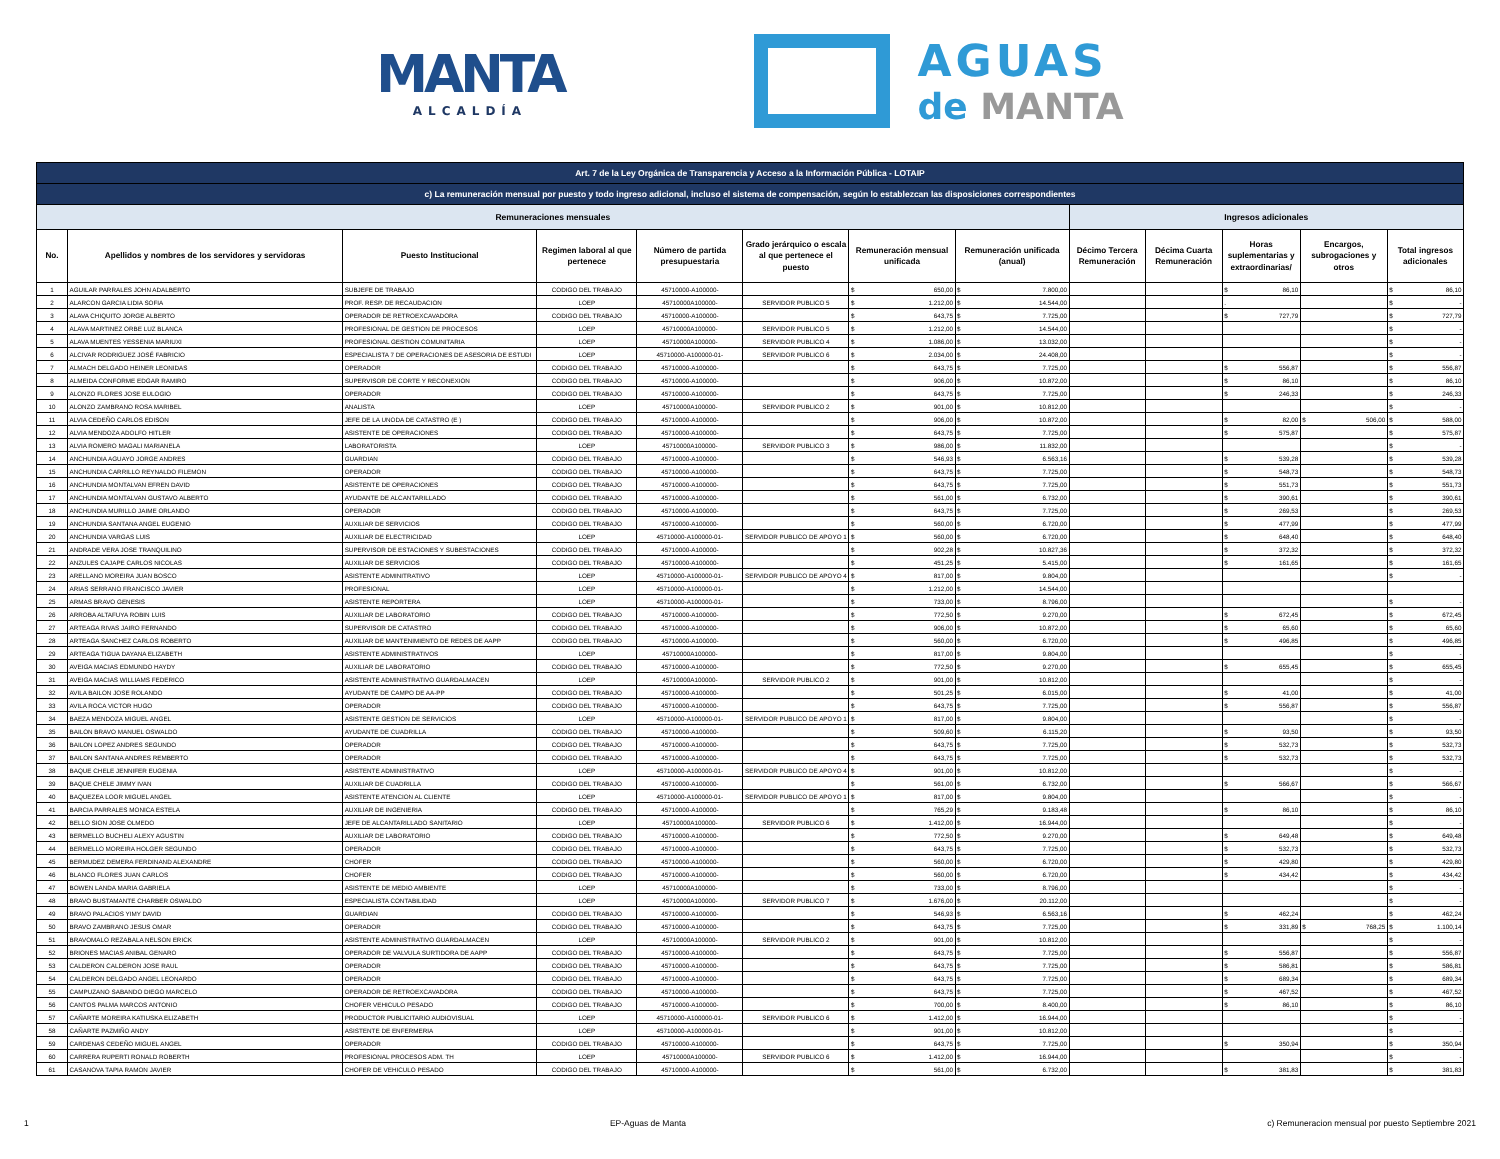MANTA
ALCALDÍA
AGUAS
de MANTA
| Art. 7 de la Ley Orgánica de Transparencia y Acceso a la Información Pública - LOTAIP | | | | | | | | | | | | |
| --- | --- | --- | --- | --- | --- | --- | --- | --- | --- | --- | --- | --- |
| c) La remuneración mensual por puesto y todo ingreso adicional, incluso el sistema de compensación, según lo establezcan las disposiciones correspondientes | | | | | | | | | | | | |
| Remuneraciones mensuales | | | | | | | | Ingresos adicionales | | | | |
| No. | Apellidos y nombres de los servidores y servidoras | Puesto Institucional | Regimen laboral al que pertenece | Número de partida presupuestaria | Grado jerárquico o escala al que pertenece el puesto | Remuneración mensual unificada | Remuneración unificada (anual) | Décimo Tercera Remuneración | Décima Cuarta Remuneración | Horas suplementarias y extraordinarias/ | Encargos, subrogaciones y otros | Total ingresos adicionales |
| 1 | AGUILAR PARRALES JOHN ADALBERTO | SUBJEFE DE TRABAJO | CODIGO DEL TRABAJO | 45710000-A100000- | | $ 650,00 | $ 7.800,00 | | | $ 86,10 | | $ 86,10 |
| 2 | ALARCON GARCIA LIDIA SOFIA | PROF. RESP. DE RECAUDACION | LOEP | 45710000A100000- | SERVIDOR PUBLICO 5 | $ 1.212,00 | $ 14.544,00 | | | . | | $ - |
| 3 | ALAVA CHIQUITO JORGE ALBERTO | OPERADOR DE RETROEXCAVADORA | CODIGO DEL TRABAJO | 45710000-A100000- | | $ 643,75 | $ 7.725,00 | | | $ 727,79 | | $ 727,79 |
| 4 | ALAVA MARTINEZ ORBE LUZ BLANCA | PROFESIONAL DE GESTION DE PROCESOS | LOEP | 45710000A100000- | SERVIDOR PUBLICO 5 | $ 1.212,00 | $ 14.544,00 | | | | | $ - |
| 5 | ALAVA MUENTES YESSENIA MARIUXI | PROFESIONAL GESTION COMUNITARIA | LOEP | 45710000A100000- | SERVIDOR PUBLICO 4 | $ 1.086,00 | $ 13.032,00 | | | | | $ - |
| 6 | ALCIVAR RODRIGUEZ JOSÉ FABRICIO | ESPECIALISTA 7 DE OPERACIONES DE ASESORIA DE ESTUDI | LOEP | 45710000-A100000-01- | SERVIDOR PUBLICO 6 | $ 2.034,00 | $ 24.408,00 | | | | | $ - |
| 7 | ALMACH DELGADO HEINER LEONIDAS | OPERADOR | CODIGO DEL TRABAJO | 45710000-A100000- | | $ 643,75 | $ 7.725,00 | | | $ 556,87 | | $ 556,87 |
| 8 | ALMEIDA CONFORME EDGAR RAMIRO | SUPERVISOR DE CORTE Y RECONEXION | CODIGO DEL TRABAJO | 45710000-A100000- | | $ 906,00 | $ 10.872,00 | | | $ 86,10 | | $ 86,10 |
| 9 | ALONZO FLORES JOSE EULOGIO | OPERADOR | CODIGO DEL TRABAJO | 45710000-A100000- | | $ 643,75 | $ 7.725,00 | | | $ 246,33 | | $ 246,33 |
| 10 | ALONZO ZAMBRANO ROSA MARIBEL | ANALISTA | LOEP | 45710000A100000- | SERVIDOR PUBLICO 2 | $ 901,00 | $ 10.812,00 | | | | | $ - |
| 11 | ALVIA CEDEÑO CARLOS EDISON | JEFE DE LA UNODA DE CATASTRO (E ) | CODIGO DEL TRABAJO | 45710000-A100000- | | $ 906,00 | $ 10.872,00 | | | $ 82,00 | $ 506,00 | $ 588,00 |
| 12 | ALVIA MENDOZA ADOLFO HITLER | ASISTENTE DE OPERACIONES | CODIGO DEL TRABAJO | 45710000-A100000- | | $ 643,75 | $ 7.725,00 | | | $ 575,87 | | $ 575,87 |
| 13 | ALVIA ROMERO MAGALI MARIANELA | LABORATORISTA | LOEP | 45710000A100000- | SERVIDOR PUBLICO 3 | $ 986,00 | $ 11.832,00 | | | | | $ - |
| 14 | ANCHUNDIA AGUAYO JORGE ANDRES | GUARDIAN | CODIGO DEL TRABAJO | 45710000-A100000- | | $ 546,93 | $ 6.563,16 | | | $ 539,28 | | $ 539,28 |
| 15 | ANCHUNDIA CARRILLO REYNALDO FILEMON | OPERADOR | CODIGO DEL TRABAJO | 45710000-A100000- | | $ 643,75 | $ 7.725,00 | | | $ 548,73 | | $ 548,73 |
| 16 | ANCHUNDIA MONTALVAN EFREN DAVID | ASISTENTE DE OPERACIONES | CODIGO DEL TRABAJO | 45710000-A100000- | | $ 643,75 | $ 7.725,00 | | | $ 551,73 | | $ 551,73 |
| 17 | ANCHUNDIA MONTALVAN GUSTAVO ALBERTO | AYUDANTE DE ALCANTARILLADO | CODIGO DEL TRABAJO | 45710000-A100000- | | $ 561,00 | $ 6.732,00 | | | $ 390,61 | | $ 390,61 |
| 18 | ANCHUNDIA MURILLO JAIME ORLANDO | OPERADOR | CODIGO DEL TRABAJO | 45710000-A100000- | | $ 643,75 | $ 7.725,00 | | | $ 269,53 | | $ 269,53 |
| 19 | ANCHUNDIA SANTANA ANGEL EUGENIO | AUXILIAR DE SERVICIOS | CODIGO DEL TRABAJO | 45710000-A100000- | | $ 560,00 | $ 6.720,00 | | | $ 477,99 | | $ 477,99 |
| 20 | ANCHUNDIA VARGAS LUIS | AUXILIAR DE ELECTRICIDAD | LOEP | 45710000-A100000-01- | SERVIDOR PUBLICO DE APOYO 1 | $ 560,00 | $ 6.720,00 | | | $ 648,40 | | $ 648,40 |
| 21 | ANDRADE VERA JOSE TRANQUILINO | SUPERVISOR DE ESTACIONES Y SUBESTACIONES | CODIGO DEL TRABAJO | 45710000-A100000- | | $ 902,28 | $ 10.827,36 | | | $ 372,32 | | $ 372,32 |
| 22 | ANZULES CAJAPE CARLOS NICOLAS | AUXILIAR DE SERVICIOS | CODIGO DEL TRABAJO | 45710000-A100000- | | $ 451,25 | $ 5.415,00 | | | $ 161,65 | | $ 161,65 |
| 23 | ARELLANO MOREIRA JUAN BOSCO | ASISTENTE ADMINITRATIVO | LOEP | 45710000-A100000-01- | SERVIDOR PUBLICO DE APOYO 4 | $ 817,00 | $ 9.804,00 | | | | | $ - |
| 24 | ARIAS SERRANO FRANCISCO JAVIER | PROFESIONAL | LOEP | 45710000-A100000-01- | | $ 1.212,00 | $ 14.544,00 | | | | | |
| 25 | ARMAS BRAVO GENESIS | ASISTENTE REPORTERA | LOEP | 45710000-A100000-01- | | $ 733,00 | $ 8.796,00 | | | | | $ - |
| 26 | ARROBA ALTAFUYA ROBIN LUIS | AUXILIAR DE LABORATORIO | CODIGO DEL TRABAJO | 45710000-A100000- | | $ 772,50 | $ 9.270,00 | | | $ 672,45 | | $ 672,45 |
| 27 | ARTEAGA RIVAS JAIRO FERNANDO | SUPERVISOR DE CATASTRO | CODIGO DEL TRABAJO | 45710000-A100000- | | $ 906,00 | $ 10.872,00 | | | $ 65,60 | | $ 65,60 |
| 28 | ARTEAGA SANCHEZ CARLOS ROBERTO | AUXILIAR DE MANTENIMIENTO DE REDES DE AAPP | CODIGO DEL TRABAJO | 45710000-A100000- | | $ 560,00 | $ 6.720,00 | | | $ 496,85 | | $ 496,85 |
| 29 | ARTEAGA TIGUA DAYANA ELIZABETH | ASISTENTE ADMINISTRATIVOS | LOEP | 45710000A100000- | | $ 817,00 | $ 9.804,00 | | | | | $ - |
| 30 | AVEIGA MACIAS EDMUNDO HAYDY | AUXILIAR DE LABORATORIO | CODIGO DEL TRABAJO | 45710000-A100000- | | $ 772,50 | $ 9.270,00 | | | $ 655,45 | | $ 655,45 |
| 31 | AVEIGA MACIAS WILLIAMS FEDERICO | ASISTENTE ADMINISTRATIVO GUARDALMACEN | LOEP | 45710000A100000- | SERVIDOR PUBLICO 2 | $ 901,00 | $ 10.812,00 | | | | | $ - |
| 32 | AVILA BAILON JOSE ROLANDO | AYUDANTE DE CAMPO DE AA-PP | CODIGO DEL TRABAJO | 45710000-A100000- | | $ 501,25 | $ 6.015,00 | | | $ 41,00 | | $ 41,00 |
| 33 | AVILA ROCA VICTOR HUGO | OPERADOR | CODIGO DEL TRABAJO | 45710000-A100000- | | $ 643,75 | $ 7.725,00 | | | $ 556,87 | | $ 556,87 |
| 34 | BAEZA MENDOZA MIGUEL ANGEL | ASISTENTE GESTION DE SERVICIOS | LOEP | 45710000-A100000-01- | SERVIDOR PUBLICO DE APOYO 1 | $ 817,00 | $ 9.804,00 | | | | | $ - |
| 35 | BAILON BRAVO MANUEL OSWALDO | AYUDANTE DE CUADRILLA | CODIGO DEL TRABAJO | 45710000-A100000- | | $ 509,60 | $ 6.115,20 | | | $ 93,50 | | $ 93,50 |
| 36 | BAILON LOPEZ ANDRES SEGUNDO | OPERADOR | CODIGO DEL TRABAJO | 45710000-A100000- | | $ 643,75 | $ 7.725,00 | | | $ 532,73 | | $ 532,73 |
| 37 | BAILON SANTANA ANDRES REMBERTO | OPERADOR | CODIGO DEL TRABAJO | 45710000-A100000- | | $ 643,75 | $ 7.725,00 | | | $ 532,73 | | $ 532,73 |
| 38 | BAQUE CHELE JENNIFER EUGENIA | ASISTENTE ADMINISTRATIVO | LOEP | 45710000-A100000-01- | SERVIDOR PUBLICO DE APOYO 4 | $ 901,00 | $ 10.812,00 | | | | | $ - |
| 39 | BAQUE CHELE JIMMY IVAN | AUXILIAR DE CUADRILLA | CODIGO DEL TRABAJO | 45710000-A100000- | | $ 561,00 | $ 6.732,00 | | | $ 566,67 | | $ 566,67 |
| 40 | BAQUEZEA LOOR MIGUEL ANGEL | ASISTENTE ATENCION AL CLIENTE | LOEP | 45710000-A100000-01- | SERVIDOR PUBLICO DE APOYO 1 | $ 817,00 | $ 9.804,00 | | | | | $ - |
| 41 | BARCIA PARRALES MONICA ESTELA | AUXILIAR DE INGENIERIA | CODIGO DEL TRABAJO | 45710000-A100000- | | $ 765,29 | $ 9.183,48 | | | $ 86,10 | | $ 86,10 |
| 42 | BELLO SION JOSE OLMEDO | JEFE DE ALCANTARILLADO SANITARIO | LOEP | 45710000A100000- | SERVIDOR PUBLICO 6 | $ 1.412,00 | $ 16.944,00 | | | | | $ - |
| 43 | BERMELLO BUCHELI ALEXY AGUSTIN | AUXILIAR DE LABORATORIO | CODIGO DEL TRABAJO | 45710000-A100000- | | $ 772,50 | $ 9.270,00 | | | $ 649,48 | | $ 649,48 |
| 44 | BERMELLO MOREIRA HOLGER SEGUNDO | OPERADOR | CODIGO DEL TRABAJO | 45710000-A100000- | | $ 643,75 | $ 7.725,00 | | | $ 532,73 | | $ 532,73 |
| 45 | BERMUDEZ DEMERA FERDINAND ALEXANDRE | CHOFER | CODIGO DEL TRABAJO | 45710000-A100000- | | $ 560,00 | $ 6.720,00 | | | $ 429,80 | | $ 429,80 |
| 46 | BLANCO FLORES JUAN CARLOS | CHOFER | CODIGO DEL TRABAJO | 45710000-A100000- | | $ 560,00 | $ 6.720,00 | | | $ 434,42 | | $ 434,42 |
| 47 | BOWEN LANDA MARIA GABRIELA | ASISTENTE DE MEDIO AMBIENTE | LOEP | 45710000A100000- | | $ 733,00 | $ 8.796,00 | | | | | $ - |
| 48 | BRAVO BUSTAMANTE CHARBER OSWALDO | ESPECIALISTA CONTABILIDAD | LOEP | 45710000A100000- | SERVIDOR PUBLICO 7 | $ 1.676,00 | $ 20.112,00 | | | | | $ - |
| 49 | BRAVO PALACIOS YIMY DAVID | GUARDIAN | CODIGO DEL TRABAJO | 45710000-A100000- | | $ 546,93 | $ 6.563,16 | | | $ 462,24 | | $ 462,24 |
| 50 | BRAVO ZAMBRANO JESUS OMAR | OPERADOR | CODIGO DEL TRABAJO | 45710000-A100000- | | $ 643,75 | $ 7.725,00 | | | $ 331,89 | $ 768,25 | $ 1.100,14 |
| 51 | BRAVOMALO REZABALA NELSON ERICK | ASISTENTE ADMINISTRATIVO GUARDALMACEN | LOEP | 45710000A100000- | SERVIDOR PUBLICO 2 | $ 901,00 | $ 10.812,00 | | | | | $ - |
| 52 | BRIONES MACIAS ANIBAL GENARO | OPERADOR DE VALVULA SURTIDORA DE AAPP | CODIGO DEL TRABAJO | 45710000-A100000- | | $ 643,75 | $ 7.725,00 | | | $ 556,87 | | $ 556,87 |
| 53 | CALDERON CALDERON JOSE RAUL | OPERADOR | CODIGO DEL TRABAJO | 45710000-A100000- | | $ 643,75 | $ 7.725,00 | | | $ 586,81 | | $ 586,81 |
| 54 | CALDERON DELGADO ANGEL LEONARDO | OPERADOR | CODIGO DEL TRABAJO | 45710000-A100000- | | $ 643,75 | $ 7.725,00 | | | $ 689,34 | | $ 689,34 |
| 55 | CAMPUZANO SABANDO DIEGO MARCELO | OPERADOR DE RETROEXCAVADORA | CODIGO DEL TRABAJO | 45710000-A100000- | | $ 643,75 | $ 7.725,00 | | | $ 467,52 | | $ 467,52 |
| 56 | CANTOS PALMA MARCOS ANTONIO | CHOFER VEHICULO PESADO | CODIGO DEL TRABAJO | 45710000-A100000- | | $ 700,00 | $ 8.400,00 | | | $ 86,10 | | $ 86,10 |
| 57 | CAÑARTE MOREIRA KATIUSKA ELIZABETH | PRODUCTOR PUBLICITARIO AUDIOVISUAL | LOEP | 45710000-A100000-01- | SERVIDOR PUBLICO 6 | $ 1.412,00 | $ 16.944,00 | | | | | $ - |
| 58 | CAÑARTE PAZMIÑO ANDY | ASISTENTE DE ENFERMERIA | LOEP | 45710000-A100000-01- | | $ 901,00 | $ 10.812,00 | | | | | $ - |
| 59 | CARDENAS CEDEÑO MIGUEL ANGEL | OPERADOR | CODIGO DEL TRABAJO | 45710000-A100000- | | $ 643,75 | $ 7.725,00 | | | $ 350,94 | | $ 350,94 |
| 60 | CARRERA RUPERTI RONALD ROBERTH | PROFESIONAL PROCESOS ADM. TH | LOEP | 45710000A100000- | SERVIDOR PUBLICO 6 | $ 1.412,00 | $ 16.944,00 | | | | | $ - |
| 61 | CASANOVA TAPIA RAMON JAVIER | CHOFER DE VEHICULO PESADO | CODIGO DEL TRABAJO | 45710000-A100000- | | $ 561,00 | $ 6.732,00 | | | $ 381,83 | | $ 381,83 |
1 EP-Aguas de Manta c) Remuneracion mensual por puesto Septiembre 2021